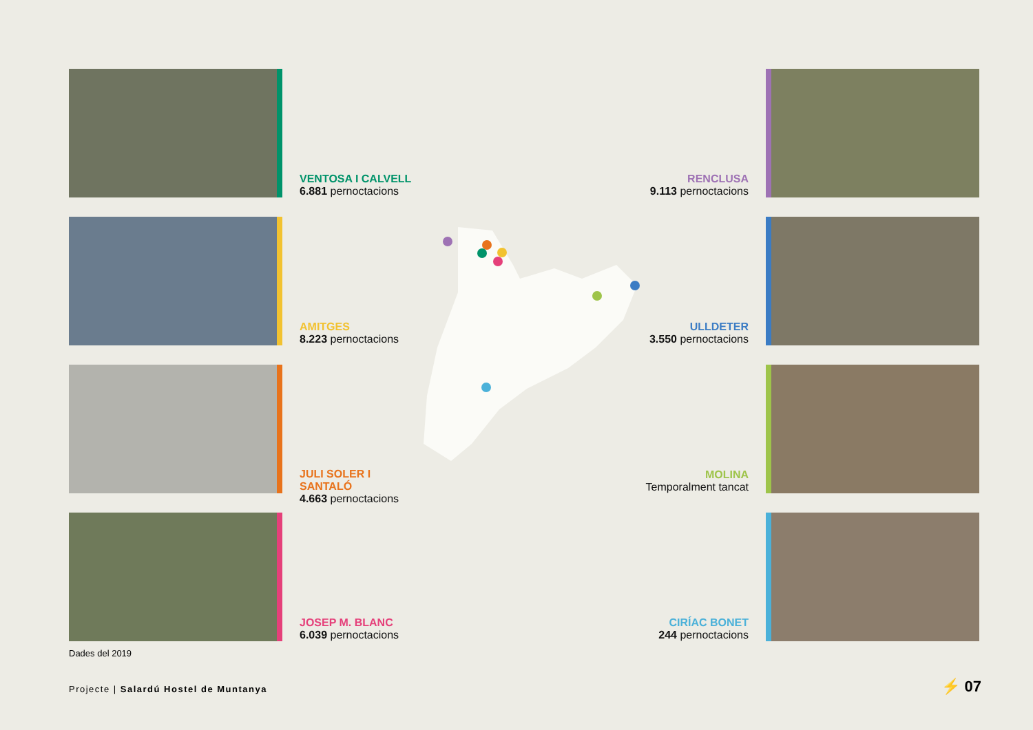VENTOSA I CALVELL
6.881 pernoctacions
RENCLUSA
9.113 pernoctacions
AMITGES
8.223 pernoctacions
ULLDETER
3.550 pernoctacions
JULI SOLER I
SANTALÓ
4.663 pernoctacions
MOLINA
Temporalment tancat
JOSEP M. BLANC
6.039 pernoctacions
CIRÍAC BONET
244 pernoctacions
Dades del 2019
Projecte | Salardú Hostel de Muntanya
⚡ 07